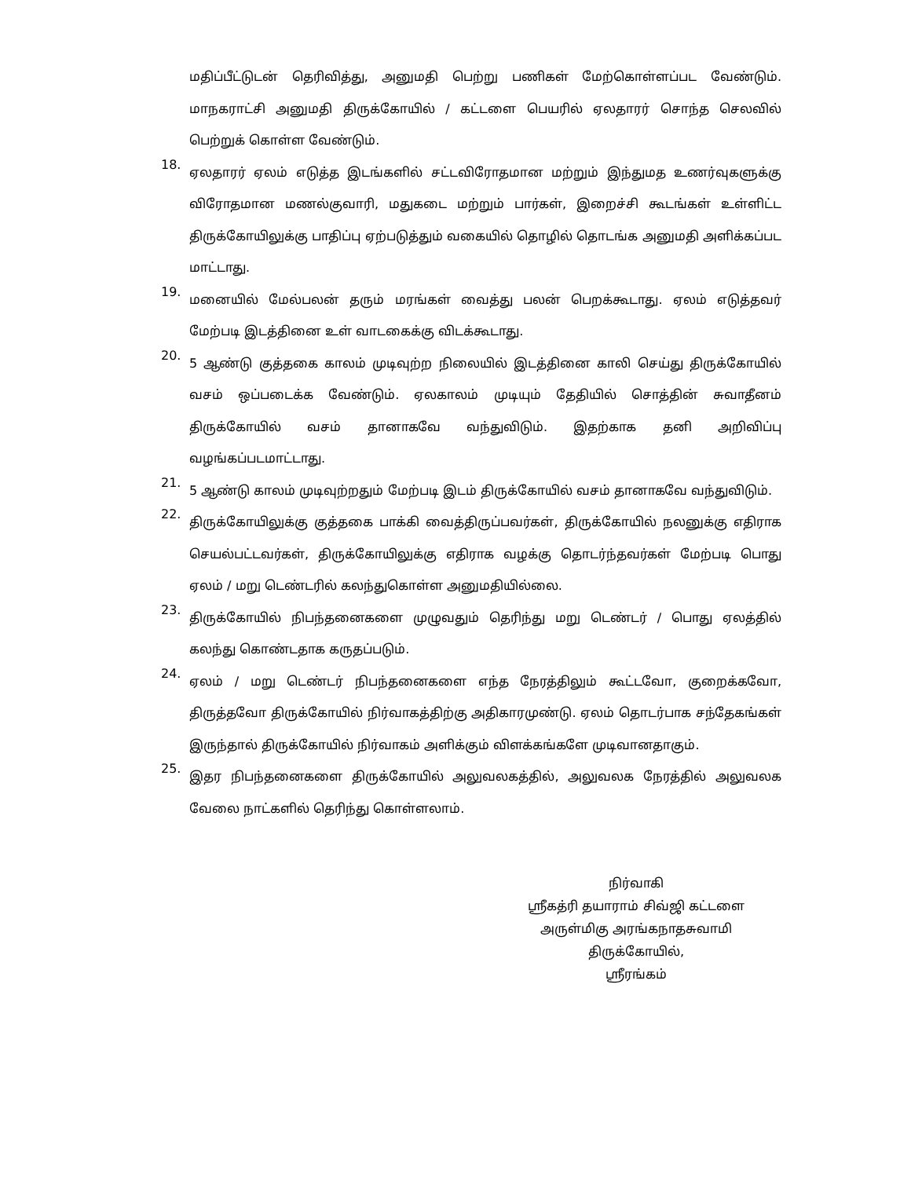மதிப்பீட்டுடன் தெரிவித்து, அனுமதி பெற்று பணிகள் மேற்கொள்ளப்பட வேண்டும். மாநகராட்சி அனுமதி திருக்கோயில் / கட்டளை பெயரில் ஏலதாரர் சொந்த செலவில் பெற்றுக் கொள்ள வேண்டும்.
18. ஏலதாரர் ஏலம் எடுத்த இடங்களில் சட்டவிரோதமான மற்றும் இந்துமத உணர்வுகளுக்கு விரோதமான மணல்குவாரி, மதுகடை மற்றும் பார்கள், இறைச்சி கூடங்கள் உள்ளிட்ட திருக்கோயிலுக்கு பாதிப்பு ஏற்படுத்தும் வகையில் தொழில் தொடங்க அனுமதி அளிக்கப்பட மாட்டாது.
19. மனையில் மேல்பலன் தரும் மரங்கள் வைத்து பலன் பெறக்கூடாது. ஏலம் எடுத்தவர் மேற்படி இடத்தினை உள் வாடகைக்கு விடக்கூடாது.
20. 5 ஆண்டு குத்தகை காலம் முடிவுற்ற நிலையில் இடத்தினை காலி செய்து திருக்கோயில் வசம் ஒப்படைக்க வேண்டும். ஏலகாலம் முடியும் தேதியில் சொத்தின் சுவாதீனம் திருக்கோயில் வசம் தானாகவே வந்துவிடும். இதற்காக தனி அறிவிப்பு வழங்கப்படமாட்டாது.
21. 5 ஆண்டு காலம் முடிவுற்றதும் மேற்படி இடம் திருக்கோயில் வசம் தானாகவே வந்துவிடும்.
22. திருக்கோயிலுக்கு குத்தகை பாக்கி வைத்திருப்பவர்கள், திருக்கோயில் நலனுக்கு எதிராக செயல்பட்டவர்கள், திருக்கோயிலுக்கு எதிராக வழக்கு தொடர்ந்தவர்கள் மேற்படி பொது ஏலம் / மறு டெண்டரில் கலந்துகொள்ள அனுமதியில்லை.
23. திருக்கோயில் நிபந்தனைகளை முழுவதும் தெரிந்து மறு டெண்டர் / பொது ஏலத்தில் கலந்து கொண்டதாக கருதப்படும்.
24. ஏலம் / மறு டெண்டர் நிபந்தனைகளை எந்த நேரத்திலும் கூட்டவோ, குறைக்கவோ, திருத்தவோ திருக்கோயில் நிர்வாகத்திற்கு அதிகாரமுண்டு. ஏலம் தொடர்பாக சந்தேகங்கள் இருந்தால் திருக்கோயில் நிர்வாகம் அளிக்கும் விளக்கங்களே முடிவானதாகும்.
25. இதர நிபந்தனைகளை திருக்கோயில் அலுவலகத்தில், அலுவலக நேரத்தில் அலுவலக வேலை நாட்களில் தெரிந்து கொள்ளலாம்.
நிர்வாகி
ஸ்ரீகத்ரி தயாராம் சிவ்ஜி கட்டளை
அருள்மிகு அரங்கநாதசுவாமி திருக்கோயில்,
ஸ்ரீரங்கம்